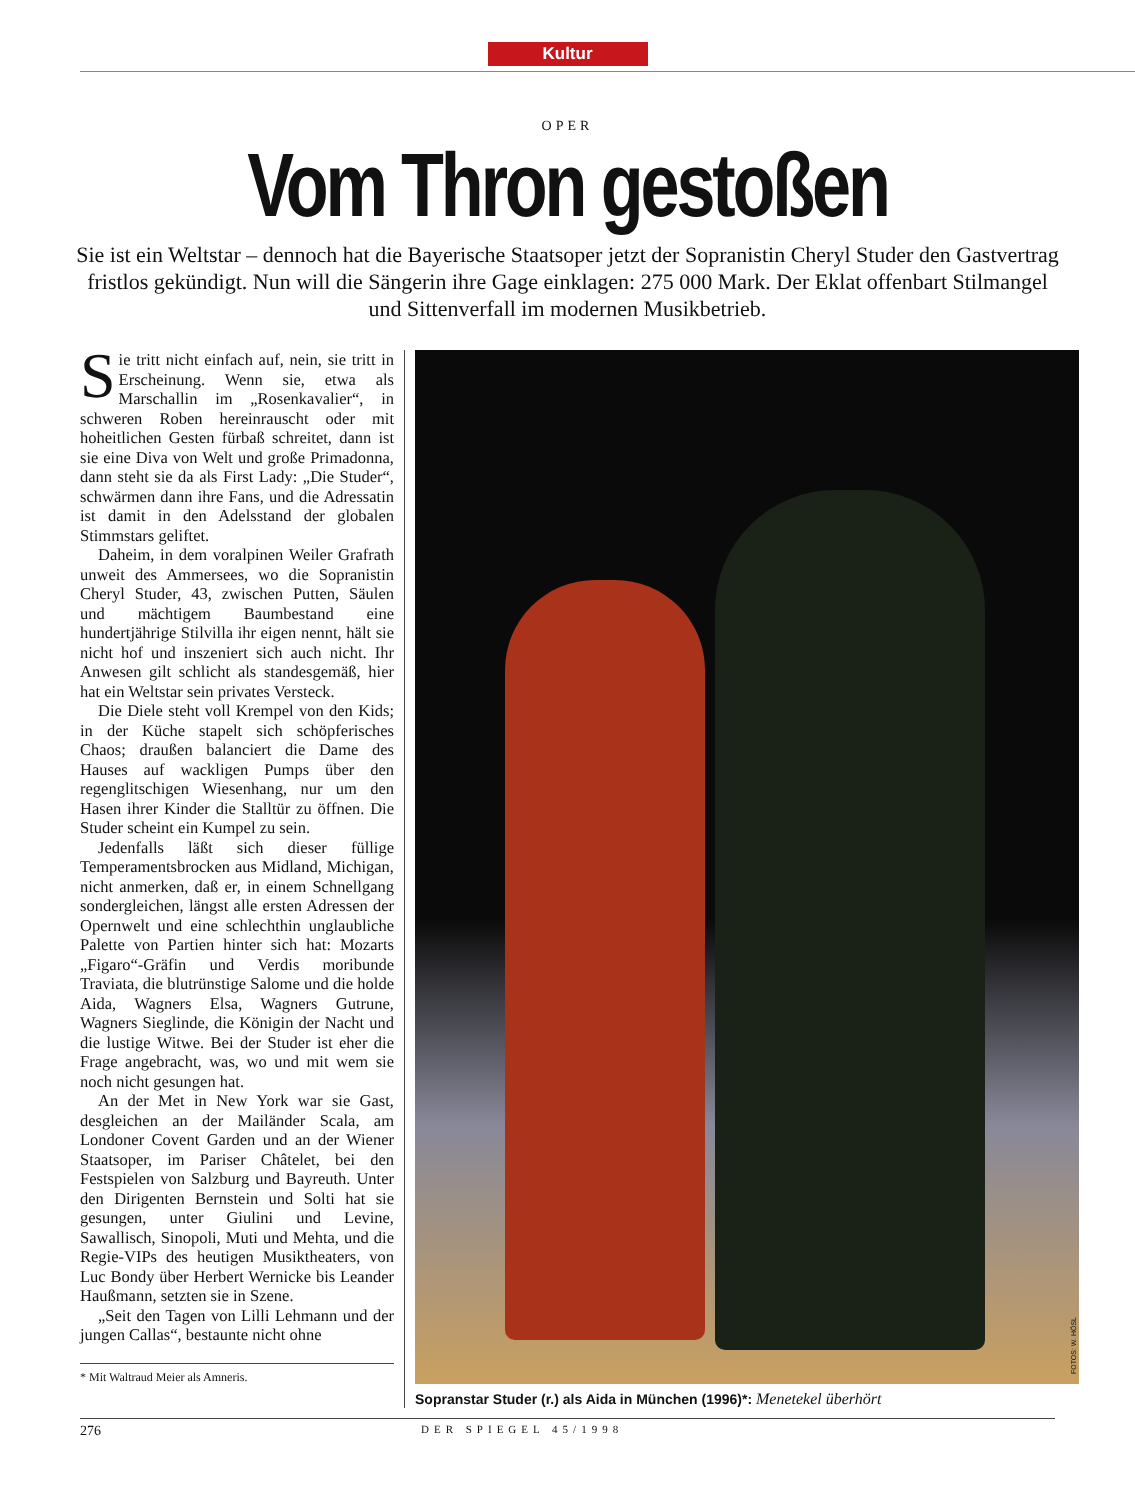Kultur
OPER
Vom Thron gestoßen
Sie ist ein Weltstar – dennoch hat die Bayerische Staatsoper jetzt der Sopranistin Cheryl Studer den Gastvertrag fristlos gekündigt. Nun will die Sängerin ihre Gage einklagen: 275 000 Mark. Der Eklat offenbart Stilmangel und Sittenverfall im modernen Musikbetrieb.
Sie tritt nicht einfach auf, nein, sie tritt in Erscheinung. Wenn sie, etwa als Marschallin im „Rosenkavalier“, in schweren Roben hereinrauscht oder mit hoheitlichen Gesten fürbaß schreitet, dann ist sie eine Diva von Welt und große Primadonna, dann steht sie da als First Lady: „Die Studer“, schwärmen dann ihre Fans, und die Adressatin ist damit in den Adelsstand der globalen Stimmstars geliftet.
Daheim, in dem voralpinen Weiler Grafrath unweit des Ammersees, wo die Sopranistin Cheryl Studer, 43, zwischen Putten, Säulen und mächtigem Baumbestand eine hundertjährige Stilvilla ihr eigen nennt, hält sie nicht hof und inszeniert sich auch nicht. Ihr Anwesen gilt schlicht als standesgemäß, hier hat ein Weltstar sein privates Versteck.
Die Diele steht voll Krempel von den Kids; in der Küche stapelt sich schöpferisches Chaos; draußen balanciert die Dame des Hauses auf wackligen Pumps über den regenglitschigen Wiesenhang, nur um den Hasen ihrer Kinder die Stalltür zu öffnen. Die Studer scheint ein Kumpel zu sein.
Jedenfalls läßt sich dieser füllige Temperamentsbrocken aus Midland, Michigan, nicht anmerken, daß er, in einem Schnellgang sondergleichen, längst alle ersten Adressen der Opernwelt und eine schlechthin unglaubliche Palette von Partien hinter sich hat: Mozarts „Figaro“-Gräfin und Verdis moribunde Traviata, die blutrünstige Salome und die holde Aida, Wagners Elsa, Wagners Gutrune, Wagners Sieglinde, die Königin der Nacht und die lustige Witwe. Bei der Studer ist eher die Frage angebracht, was, wo und mit wem sie noch nicht gesungen hat.
An der Met in New York war sie Gast, desgleichen an der Mailänder Scala, am Londoner Covent Garden und an der Wiener Staatsoper, im Pariser Châtelet, bei den Festspielen von Salzburg und Bayreuth. Unter den Dirigenten Bernstein und Solti hat sie gesungen, unter Giulini und Levine, Sawallisch, Sinopoli, Muti und Mehta, und die Regie-VIPs des heutigen Musiktheaters, von Luc Bondy über Herbert Wernicke bis Leander Haußmann, setzten sie in Szene.
„Seit den Tagen von Lilli Lehmann und der jungen Callas“, bestaunte nicht ohne
* Mit Waltraud Meier als Amneris.
FOTOS: W. HÖSL
Sopranstar Studer (r.) als Aida in München (1996)*: Menetekel überhört
276 DER SPIEGEL 45/1998